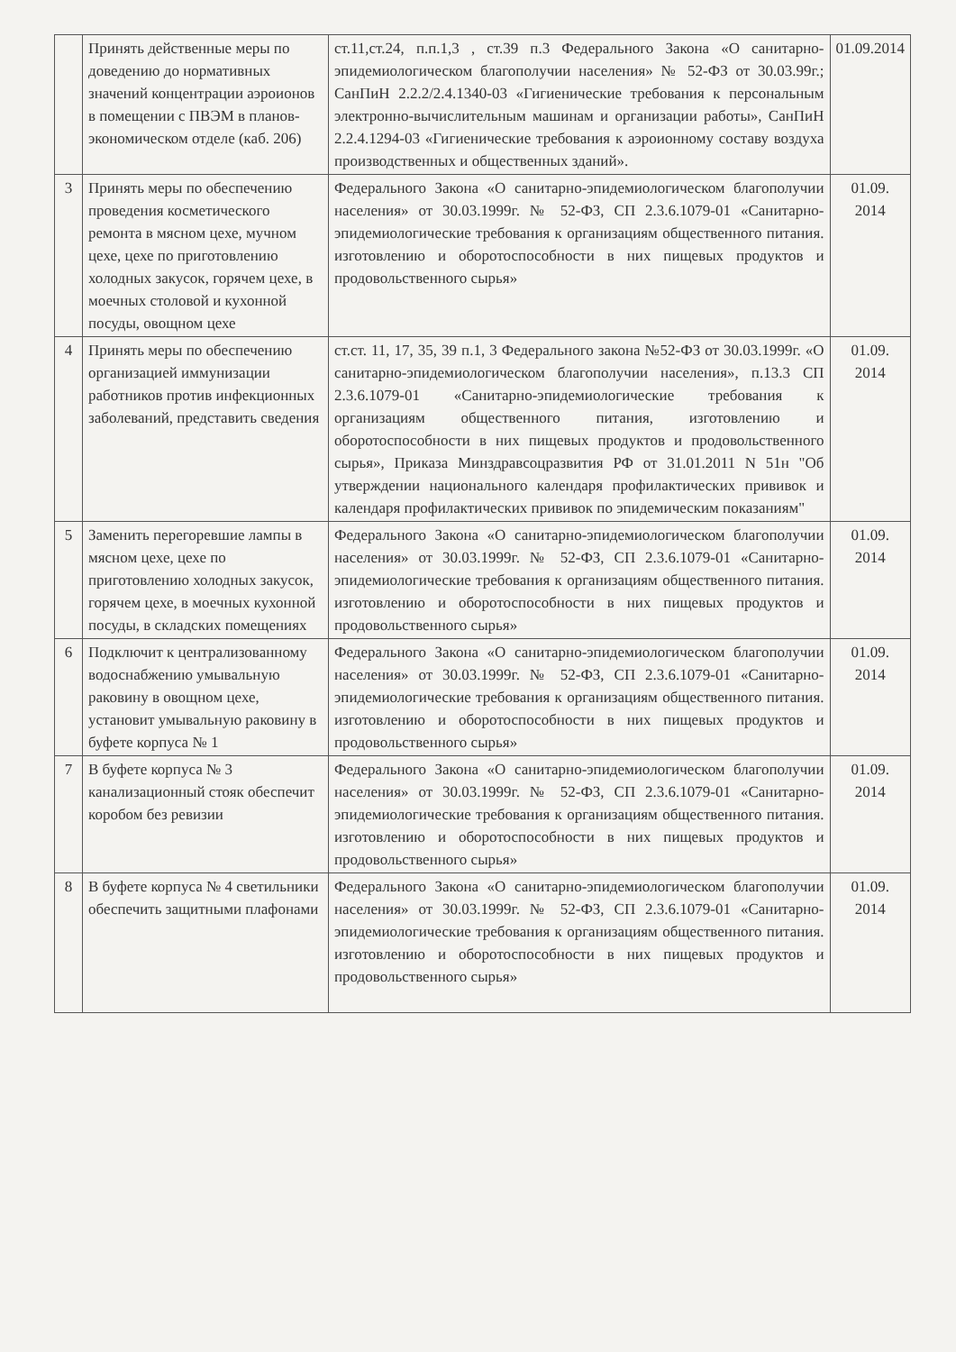| | Принять действенные меры по доведению до нормативных значений концентрации аэроионов в помещении с ПВЭМ в планов-экономическом отделе (каб. 206) | ст.11,ст.24, п.п.1,3 , ст.39 п.3 Федерального Закона «О санитарно-эпидемиологическом благополучии населения» № 52-ФЗ от 30.03.99г.; СанПиН 2.2.2/2.4.1340-03 «Гигиенические требования к персональным электронно-вычислительным машинам и организации работы», СанПиН 2.2.4.1294-03 «Гигиенические требования к аэроионному составу воздуха производственных и общественных зданий». | 01.09.2014 |
| 3 | Принять меры по обеспечению проведения косметического ремонта в мясном цехе, мучном цехе, цехе по приготовлению холодных закусок, горячем цехе, в моечных столовой и кухонной посуды, овощном цехе | Федерального Закона «О санитарно-эпидемиологическом благополучии населения» от 30.03.1999г. № 52-ФЗ, СП 2.3.6.1079-01 «Санитарно-эпидемиологические требования к организациям общественного питания. изготовлению и оборотоспособности в них пищевых продуктов и продовольственного сырья» | 01.09. 2014 |
| 4 | Принять меры по обеспечению организацией иммунизации работников против инфекционных заболеваний, представить сведения | ст.ст. 11, 17, 35, 39 п.1, 3 Федерального закона №52-ФЗ от 30.03.1999г. «О санитарно-эпидемиологическом благополучии населения», п.13.3 СП 2.3.6.1079-01 «Санитарно-эпидемиологические требования к организациям общественного питания, изготовлению и оборотоспособности в них пищевых продуктов и продовольственного сырья», Приказа Минздравсоцразвития РФ от 31.01.2011 N 51н "Об утверждении национального календаря профилактических прививок и календаря профилактических прививок по эпидемическим показаниям" | 01.09. 2014 |
| 5 | Заменить перегоревшие лампы в мясном цехе, цехе по приготовлению холодных закусок, горячем цехе, в моечных кухонной посуды, в складских помещениях | Федерального Закона «О санитарно-эпидемиологическом благополучии населения» от 30.03.1999г. № 52-ФЗ, СП 2.3.6.1079-01 «Санитарно-эпидемиологические требования к организациям общественного питания. изготовлению и оборотоспособности в них пищевых продуктов и продовольственного сырья» | 01.09. 2014 |
| 6 | Подключит к централизованному водоснабжению умывальную раковину в овощном цехе, установит умывальную раковину в буфете корпуса № 1 | Федерального Закона «О санитарно-эпидемиологическом благополучии населения» от 30.03.1999г. № 52-ФЗ, СП 2.3.6.1079-01 «Санитарно-эпидемиологические требования к организациям общественного питания. изготовлению и оборотоспособности в них пищевых продуктов и продовольственного сырья» | 01.09. 2014 |
| 7 | В буфете корпуса № 3 канализационный стояк обеспечит коробом без ревизии | Федерального Закона «О санитарно-эпидемиологическом благополучии населения» от 30.03.1999г. № 52-ФЗ, СП 2.3.6.1079-01 «Санитарно-эпидемиологические требования к организациям общественного питания. изготовлению и оборотоспособности в них пищевых продуктов и продовольственного сырья» | 01.09. 2014 |
| 8 | В буфете корпуса № 4 светильники обеспечить защитными плафонами | Федерального Закона «О санитарно-эпидемиологическом благополучии населения» от 30.03.1999г. № 52-ФЗ, СП 2.3.6.1079-01 «Санитарно-эпидемиологические требования к организациям общественного питания. изготовлению и оборотоспособности в них пищевых продуктов и продовольственного сырья» | 01.09. 2014 |